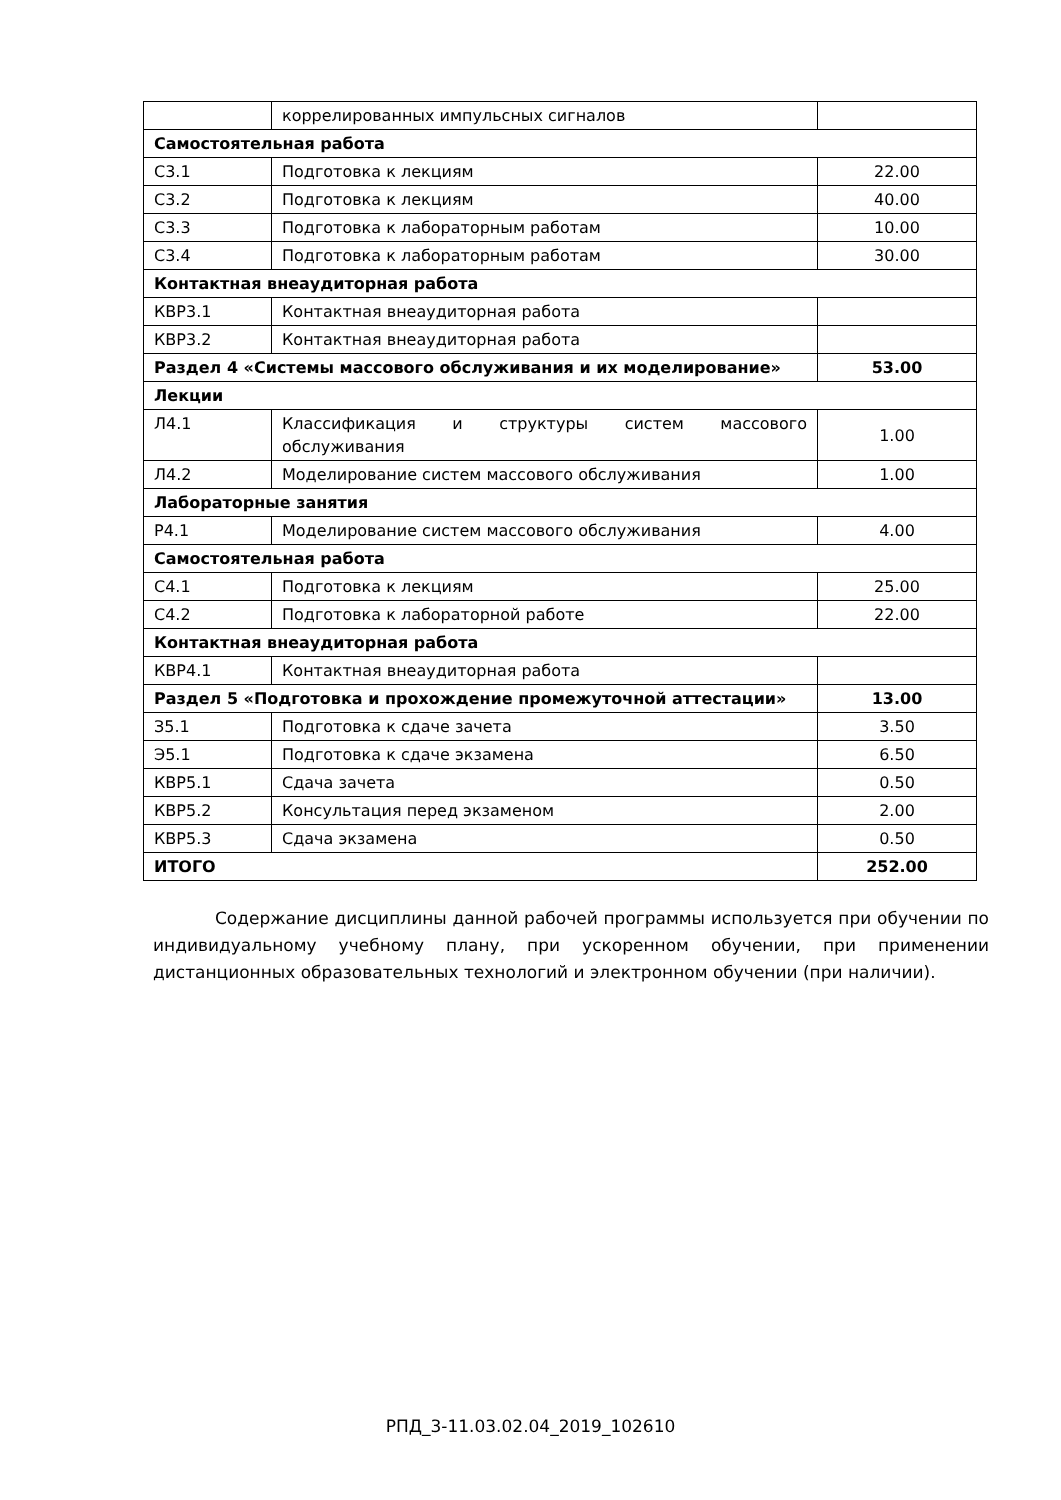| | коррелированных импульсных сигналов | |
| Самостоятельная работа | | |
| С3.1 | Подготовка к лекциям | 22.00 |
| С3.2 | Подготовка к лекциям | 40.00 |
| С3.3 | Подготовка к лабораторным работам | 10.00 |
| С3.4 | Подготовка к лабораторным работам | 30.00 |
| Контактная внеаудиторная работа | | |
| КВР3.1 | Контактная внеаудиторная работа | |
| КВР3.2 | Контактная внеаудиторная работа | |
| Раздел 4 «Системы массового обслуживания и их моделирование» | | 53.00 |
| Лекции | | |
| Л4.1 | Классификация и структуры систем массового обслуживания | 1.00 |
| Л4.2 | Моделирование систем массового обслуживания | 1.00 |
| Лабораторные занятия | | |
| Р4.1 | Моделирование систем массового обслуживания | 4.00 |
| Самостоятельная работа | | |
| С4.1 | Подготовка к лекциям | 25.00 |
| С4.2 | Подготовка к лабораторной работе | 22.00 |
| Контактная внеаудиторная работа | | |
| КВР4.1 | Контактная внеаудиторная работа | |
| Раздел 5 «Подготовка и прохождение промежуточной аттестации» | | 13.00 |
| З5.1 | Подготовка к сдаче зачета | 3.50 |
| Э5.1 | Подготовка к сдаче экзамена | 6.50 |
| КВР5.1 | Сдача зачета | 0.50 |
| КВР5.2 | Консультация перед экзаменом | 2.00 |
| КВР5.3 | Сдача экзамена | 0.50 |
| ИТОГО | | 252.00 |
Содержание дисциплины данной рабочей программы используется при обучении по индивидуальному учебному плану, при ускоренном обучении, при применении дистанционных образовательных технологий и электронном обучении (при наличии).
РПД_3-11.03.02.04_2019_102610